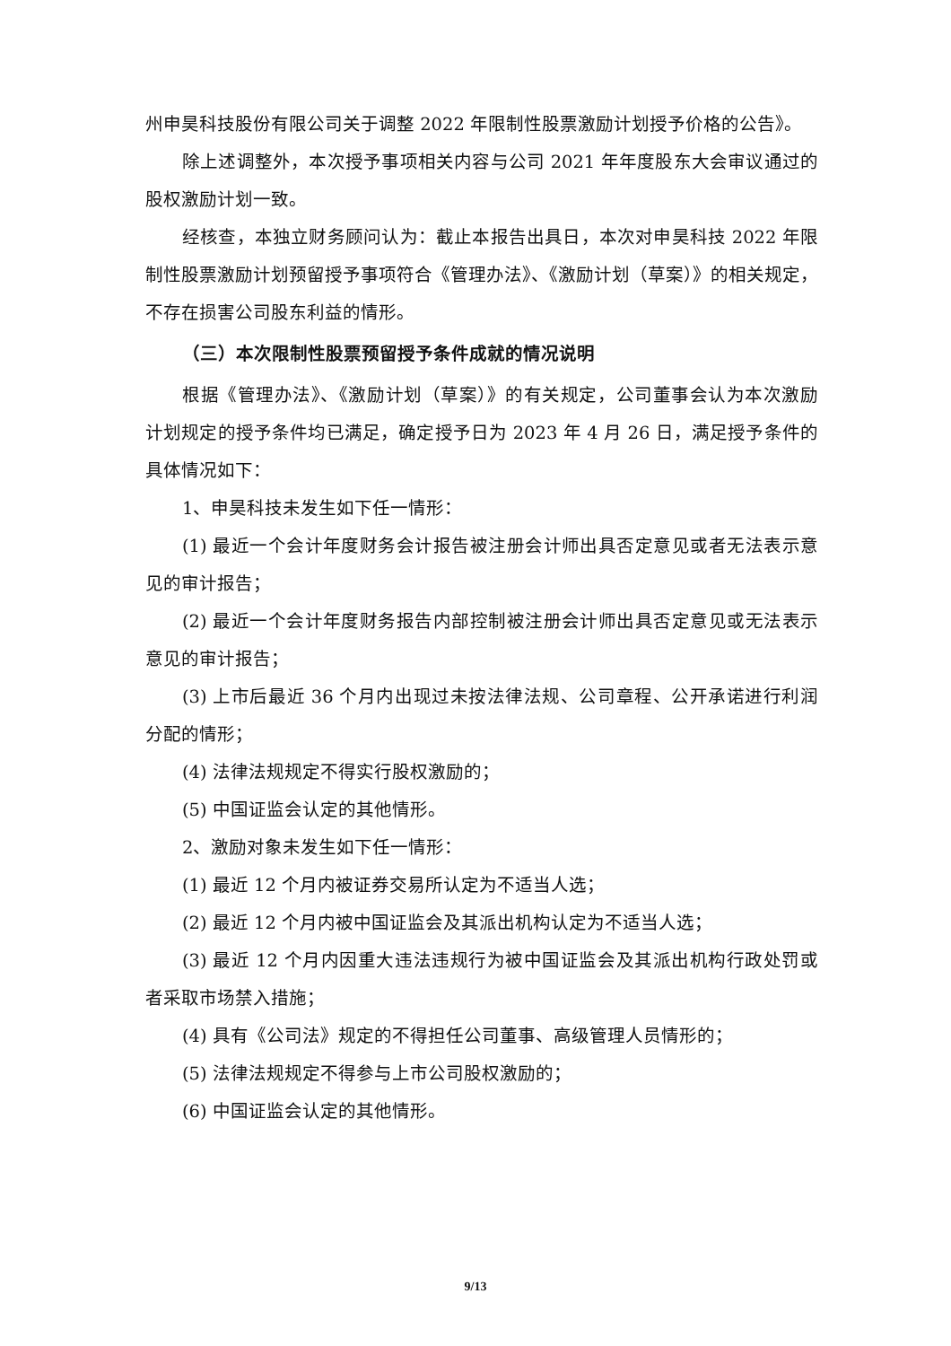州申昊科技股份有限公司关于调整 2022 年限制性股票激励计划授予价格的公告》。
除上述调整外，本次授予事项相关内容与公司 2021 年年度股东大会审议通过的股权激励计划一致。
经核查，本独立财务顾问认为：截止本报告出具日，本次对申昊科技 2022 年限制性股票激励计划预留授予事项符合《管理办法》、《激励计划（草案）》的相关规定，不存在损害公司股东利益的情形。
（三）本次限制性股票预留授予条件成就的情况说明
根据《管理办法》、《激励计划（草案）》的有关规定，公司董事会认为本次激励计划规定的授予条件均已满足，确定授予日为 2023 年 4 月 26 日，满足授予条件的具体情况如下：
1、申昊科技未发生如下任一情形：
(1) 最近一个会计年度财务会计报告被注册会计师出具否定意见或者无法表示意见的审计报告；
(2) 最近一个会计年度财务报告内部控制被注册会计师出具否定意见或无法表示意见的审计报告；
(3) 上市后最近 36 个月内出现过未按法律法规、公司章程、公开承诺进行利润分配的情形；
(4) 法律法规规定不得实行股权激励的；
(5) 中国证监会认定的其他情形。
2、激励对象未发生如下任一情形：
(1) 最近 12 个月内被证券交易所认定为不适当人选；
(2) 最近 12 个月内被中国证监会及其派出机构认定为不适当人选；
(3) 最近 12 个月内因重大违法违规行为被中国证监会及其派出机构行政处罚或者采取市场禁入措施；
(4) 具有《公司法》规定的不得担任公司董事、高级管理人员情形的；
(5) 法律法规规定不得参与上市公司股权激励的；
(6) 中国证监会认定的其他情形。
9/13